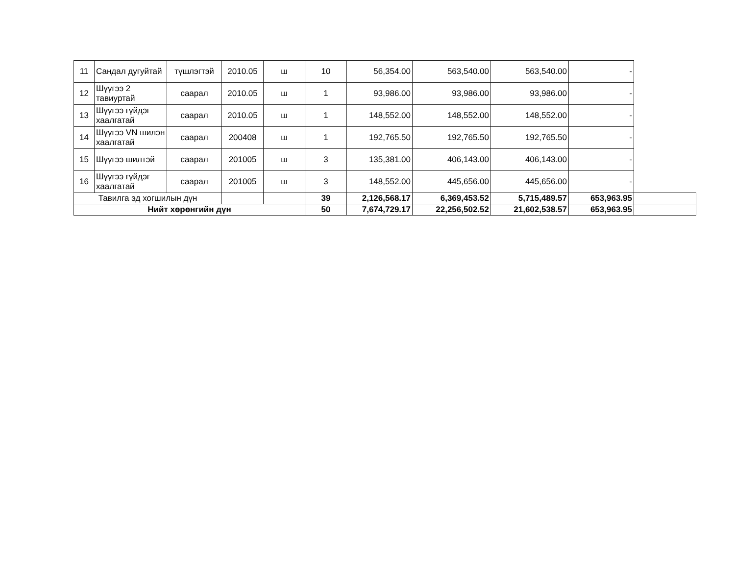| 11 | Сандал дугуйтай | түшлэгтэй | 2010.05 | ш | 10 | 56,354.00 | 563,540.00 | 563,540.00 | - | |
| 12 | Шүүгээ 2 тавиуртай | саарал | 2010.05 | ш | 1 | 93,986.00 | 93,986.00 | 93,986.00 | - | |
| 13 | Шүүгээ гүйдэг хаалгатай | саарал | 2010.05 | ш | 1 | 148,552.00 | 148,552.00 | 148,552.00 | - | |
| 14 | Шүүгээ VN шилэн хаалгатай | саарал | 200408 | ш | 1 | 192,765.50 | 192,765.50 | 192,765.50 | - | |
| 15 | Шүүгээ шилтэй | саарал | 201005 | ш | 3 | 135,381.00 | 406,143.00 | 406,143.00 | - | |
| 16 | Шүүгээ гүйдэг хаалгатай | саарал | 201005 | ш | 3 | 148,552.00 | 445,656.00 | 445,656.00 | - | |
| Тавилга эд хогшилын дүн | | | | | 39 | 2,126,568.17 | 6,369,453.52 | 5,715,489.57 | 653,963.95 | |
| Нийт хөрөнгийн дүн | | | | | 50 | 7,674,729.17 | 22,256,502.52 | 21,602,538.57 | 653,963.95 | |